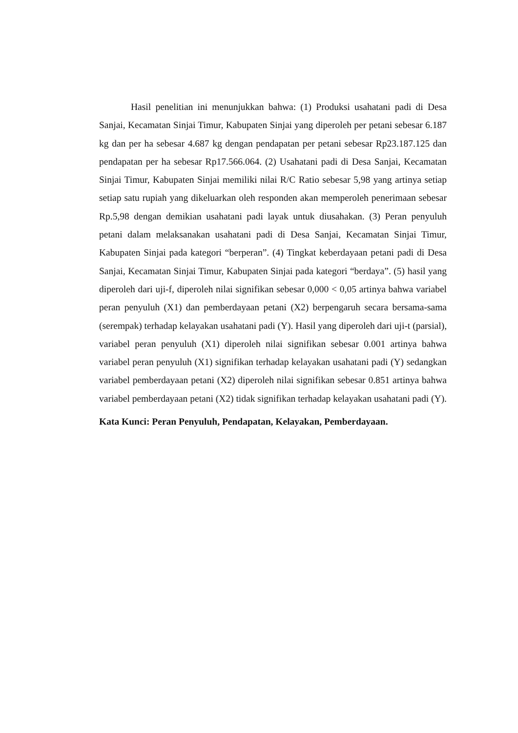Hasil penelitian ini menunjukkan bahwa: (1) Produksi usahatani padi di Desa Sanjai, Kecamatan Sinjai Timur, Kabupaten Sinjai yang diperoleh per petani sebesar 6.187 kg dan per ha sebesar 4.687 kg dengan pendapatan per petani sebesar Rp23.187.125 dan pendapatan per ha sebesar Rp17.566.064. (2) Usahatani padi di Desa Sanjai, Kecamatan Sinjai Timur, Kabupaten Sinjai memiliki nilai R/C Ratio sebesar 5,98 yang artinya setiap setiap satu rupiah yang dikeluarkan oleh responden akan memperoleh penerimaan sebesar Rp.5,98 dengan demikian usahatani padi layak untuk diusahakan. (3) Peran penyuluh petani dalam melaksanakan usahatani padi di Desa Sanjai, Kecamatan Sinjai Timur, Kabupaten Sinjai pada kategori “berperan”. (4) Tingkat keberdayaan petani padi di Desa Sanjai, Kecamatan Sinjai Timur, Kabupaten Sinjai pada kategori “berdaya”. (5) hasil yang diperoleh dari uji-f, diperoleh nilai signifikan sebesar 0,000 < 0,05 artinya bahwa variabel peran penyuluh (X1) dan pemberdayaan petani (X2) berpengaruh secara bersama-sama (serempak) terhadap kelayakan usahatani padi (Y). Hasil yang diperoleh dari uji-t (parsial), variabel peran penyuluh (X1) diperoleh nilai signifikan sebesar 0.001 artinya bahwa variabel peran penyuluh (X1) signifikan terhadap kelayakan usahatani padi (Y) sedangkan variabel pemberdayaan petani (X2) diperoleh nilai signifikan sebesar 0.851 artinya bahwa variabel pemberdayaan petani (X2) tidak signifikan terhadap kelayakan usahatani padi (Y).
Kata Kunci: Peran Penyuluh, Pendapatan, Kelayakan, Pemberdayaan.